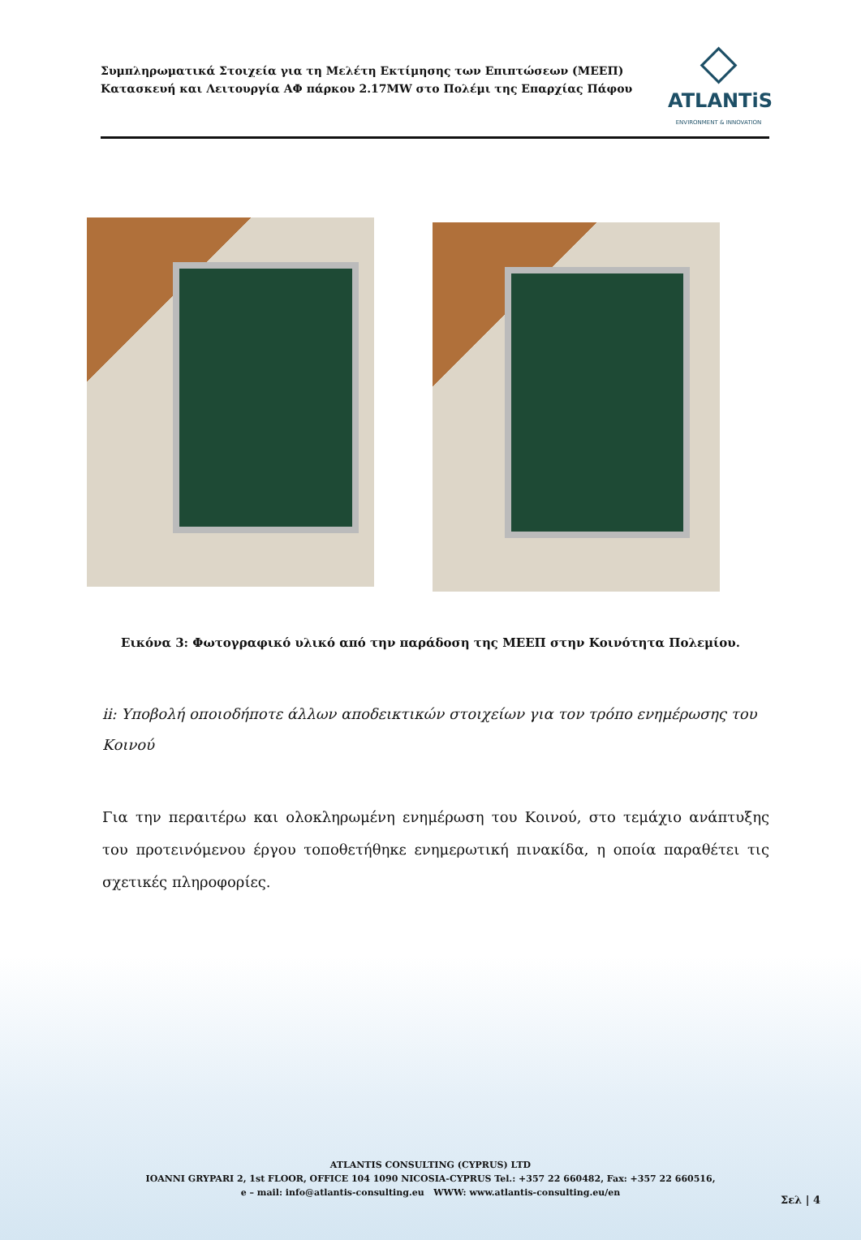Συμπληρωματικά Στοιχεία για τη Μελέτη Εκτίμησης των Επιπτώσεων (ΜΕΕΠ)
Κατασκευή και Λειτουργία ΑΦ πάρκου 2.17MW στο Πολέμι της Επαρχίας Πάφου
◇
ATLANTiS
ENVIRONMENT & INNOVATION
Εικόνα 3: Φωτογραφικό υλικό από την παράδοση της ΜΕΕΠ στην Κοινότητα Πολεμίου.
ii: Υποβολή οποιοδήποτε άλλων αποδεικτικών στοιχείων για τον τρόπο ενημέρωσης του Κοινού
Για την περαιτέρω και ολοκληρωμένη ενημέρωση του Κοινού, στο τεμάχιο ανάπτυξης του προτεινόμενου έργου τοποθετήθηκε ενημερωτική πινακίδα, η οποία παραθέτει τις σχετικές πληροφορίες.
ATLANTIS CONSULTING (CYPRUS) LTD
IOANNI GRYPARI 2, 1st FLOOR, OFFICE 104 1090 NICOSIA-CYPRUS Tel.: +357 22 660482, Fax: +357 22 660516,
e – mail: info@atlantis-consulting.eu WWW: www.atlantis-consulting.eu/en
Σελ | 4